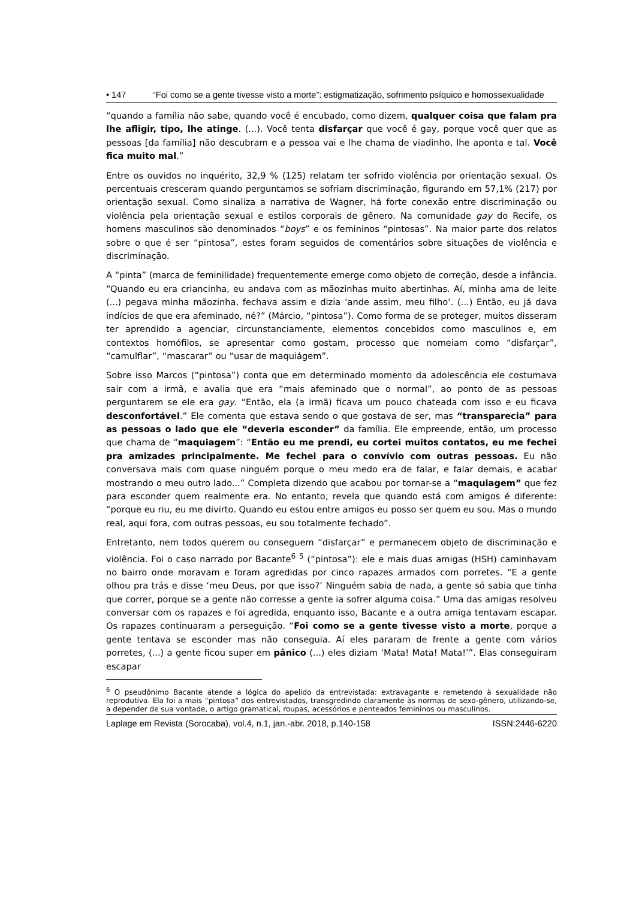• 147 “Foi como se a gente tivesse visto a morte”: estigmatização, sofrimento psíquico e homossexualidade
“quando a família não sabe, quando você é encubado, como dizem, qualquer coisa que falam pra lhe afligir, tipo, lhe atinge. (...). Você tenta disfarçar que você é gay, porque você quer que as pessoas [da família] não descubram e a pessoa vai e lhe chama de viadinho, lhe aponta e tal. Você fica muito mal.”
Entre os ouvidos no inquérito, 32,9 % (125) relatam ter sofrido violência por orientação sexual. Os percentuais cresceram quando perguntamos se sofriam discriminação, figurando em 57,1% (217) por orientação sexual. Como sinaliza a narrativa de Wagner, há forte conexão entre discriminação ou violência pela orientação sexual e estilos corporais de gênero. Na comunidade gay do Recife, os homens masculinos são denominados “boys” e os femininos “pintosas”. Na maior parte dos relatos sobre o que é ser “pintosa”, estes foram seguidos de comentários sobre situações de violência e discriminação.
A “pinta” (marca de feminilidade) frequentemente emerge como objeto de correção, desde a infância. “Quando eu era criancinha, eu andava com as mãozinhas muito abertinhas. Aí, minha ama de leite (...) pegava minha mãozinha, fechava assim e dizia ‘ande assim, meu filho’. (...) Então, eu já dava indícios de que era afeminado, né?” (Márcio, “pintosa”). Como forma de se proteger, muitos disseram ter aprendido a agenciar, circunstanciamente, elementos concebidos como masculinos e, em contextos homófilos, se apresentar como gostam, processo que nomeiam como “disfarçar”, “camulflar”, “mascarar” ou “usar de maquiágem”.
Sobre isso Marcos (“pintosa”) conta que em determinado momento da adolescência ele costumava sair com a irmã, e avalia que era “mais afeminado que o normal”, ao ponto de as pessoas perguntarem se ele era gay. “Então, ela (a irmã) ficava um pouco chateada com isso e eu ficava desconfortável.” Ele comenta que estava sendo o que gostava de ser, mas “transparecia” para as pessoas o lado que ele “deveria esconder” da família. Ele empreende, então, um processo que chama de “maquiagem”: “Então eu me prendi, eu cortei muitos contatos, eu me fechei pra amizades principalmente. Me fechei para o convívio com outras pessoas. Eu não conversava mais com quase ninguém porque o meu medo era de falar, e falar demais, e acabar mostrando o meu outro lado...” Completa dizendo que acabou por tornar-se a “maquiagem” que fez para esconder quem realmente era. No entanto, revela que quando está com amigos é diferente: “porque eu riu, eu me divirto. Quando eu estou entre amigos eu posso ser quem eu sou. Mas o mundo real, aqui fora, com outras pessoas, eu sou totalmente fechado”.
Entretanto, nem todos querem ou conseguem “disfarçar” e permanecem objeto de discriminação e violência. Foi o caso narrado por Bacante<sup>6</sup> <sup>5</sup> (“pintosa”): ele e mais duas amigas (HSH) caminhavam no bairro onde moravam e foram agredidas por cinco rapazes armados com porretes. “E a gente olhou pra trás e disse ‘meu Deus, por que isso?’ Ninguém sabia de nada, a gente só sabia que tinha que correr, porque se a gente não corresse a gente ia sofrer alguma coisa.” Uma das amigas resolveu conversar com os rapazes e foi agredida, enquanto isso, Bacante e a outra amiga tentavam escapar. Os rapazes continuaram a perseguição. “Foi como se a gente tivesse visto a morte, porque a gente tentava se esconder mas não conseguia. Aí eles pararam de frente a gente com vários porretes, (...) a gente ficou super em pânico (...) eles diziam ‘Mata! Mata! Mata!’”. Elas conseguiram escapar
<sup>6</sup> O pseudônimo Bacante atende a lógica do apelido da entrevistada: extravagante e remetendo à sexualidade não reprodutiva. Ela foi a mais “pintosa” dos entrevistados, transgredindo claramente às normas de sexo-gênero, utilizando-se, a depender de sua vontade, o artigo gramatical, roupas, acessórios e penteados femininos ou masculinos.
Laplage em Revista (Sorocaba), vol.4, n.1, jan.-abr. 2018, p.140-158 ISSN:2446-6220